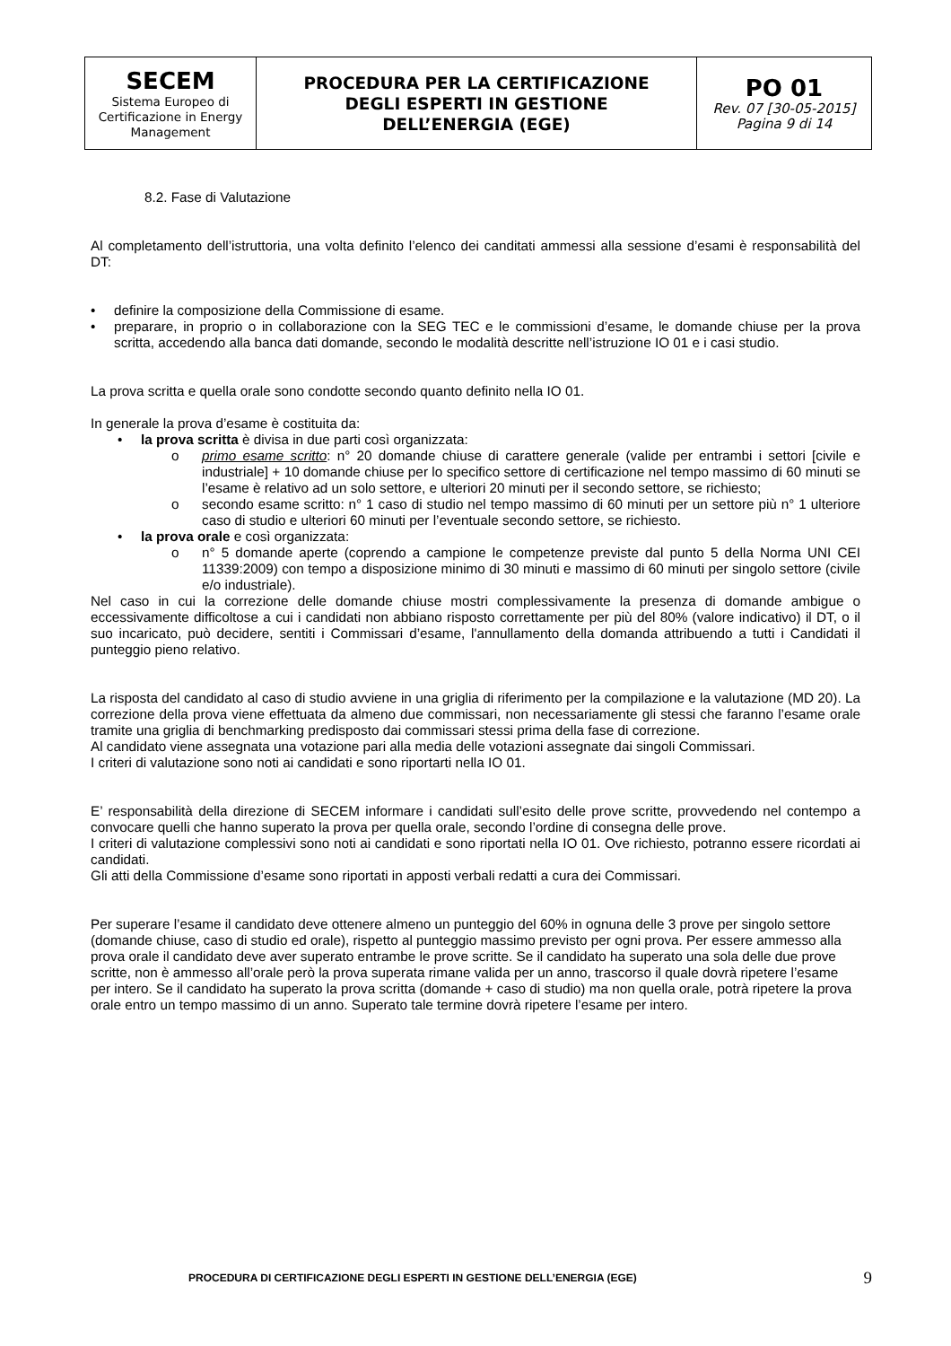| SECEM Sistema Europeo di Certificazione in Energy Management | PROCEDURA PER LA CERTIFICAZIONE DEGLI ESPERTI IN GESTIONE DELL’ENERGIA (EGE) | PO 01 Rev. 07 [30-05-2015] Pagina 9 di 14 |
8.2. Fase di Valutazione
Al completamento dell’istruttoria, una volta definito l’elenco dei canditati ammessi alla sessione d’esami è responsabilità del DT:
• definire la composizione della Commissione di esame.
• preparare, in proprio o in collaborazione con la SEG TEC e le commissioni d’esame, le domande chiuse per la prova scritta, accedendo alla banca dati domande, secondo le modalità descritte nell’istruzione IO 01 e i casi studio.
La prova scritta e quella orale sono condotte secondo quanto definito nella IO 01.
In generale la prova d’esame è costituita da:
• la prova scritta è divisa in due parti così organizzata:
o primo esame scritto: n° 20 domande chiuse di carattere generale (valide per entrambi i settori [civile e industriale] + 10 domande chiuse per lo specifico settore di certificazione nel tempo massimo di 60 minuti se l’esame è relativo ad un solo settore, e ulteriori 20 minuti per il secondo settore, se richiesto;
o secondo esame scritto: n° 1 caso di studio nel tempo massimo di 60 minuti per un settore più n° 1 ulteriore caso di studio e ulteriori 60 minuti per l’eventuale secondo settore, se richiesto.
• la prova orale e così organizzata:
o n° 5 domande aperte (coprendo a campione le competenze previste dal punto 5 della Norma UNI CEI 11339:2009) con tempo a disposizione minimo di 30 minuti e massimo di 60 minuti per singolo settore (civile e/o industriale).
Nel caso in cui la correzione delle domande chiuse mostri complessivamente la presenza di domande ambigue o eccessivamente difficoltose a cui i candidati non abbiano risposto correttamente per più del 80% (valore indicativo) il DT, o il suo incaricato, può decidere, sentiti i Commissari d’esame, l'annullamento della domanda attribuendo a tutti i Candidati il punteggio pieno relativo.
La risposta del candidato al caso di studio avviene in una griglia di riferimento per la compilazione e la valutazione (MD 20). La correzione della prova viene effettuata da almeno due commissari, non necessariamente gli stessi che faranno l’esame orale tramite una griglia di benchmarking predisposto dai commissari stessi prima della fase di correzione.
Al candidato viene assegnata una votazione pari alla media delle votazioni assegnate dai singoli Commissari.
I criteri di valutazione sono noti ai candidati e sono riportarti nella IO 01.
E’ responsabilità della direzione di SECEM informare i candidati sull’esito delle prove scritte, provvedendo nel contempo a convocare quelli che hanno superato la prova per quella orale, secondo l’ordine di consegna delle prove.
I criteri di valutazione complessivi sono noti ai candidati e sono riportati nella IO 01. Ove richiesto, potranno essere ricordati ai candidati.
Gli atti della Commissione d’esame sono riportati in apposti verbali redatti a cura dei Commissari.
Per superare l’esame il candidato deve ottenere almeno un punteggio del 60% in ognuna delle 3 prove per singolo settore (domande chiuse, caso di studio ed orale), rispetto al punteggio massimo previsto per ogni prova. Per essere ammesso alla prova orale il candidato deve aver superato entrambe le prove scritte. Se il candidato ha superato una sola delle due prove scritte, non è ammesso all’orale però la prova superata rimane valida per un anno, trascorso il quale dovrà ripetere l’esame per intero. Se il candidato ha superato la prova scritta (domande + caso di studio) ma non quella orale, potrà ripetere la prova orale entro un tempo massimo di un anno. Superato tale termine dovrà ripetere l’esame per intero.
PROCEDURA DI CERTIFICAZIONE DEGLI ESPERTI IN GESTIONE DELL’ENERGIA (EGE) 9